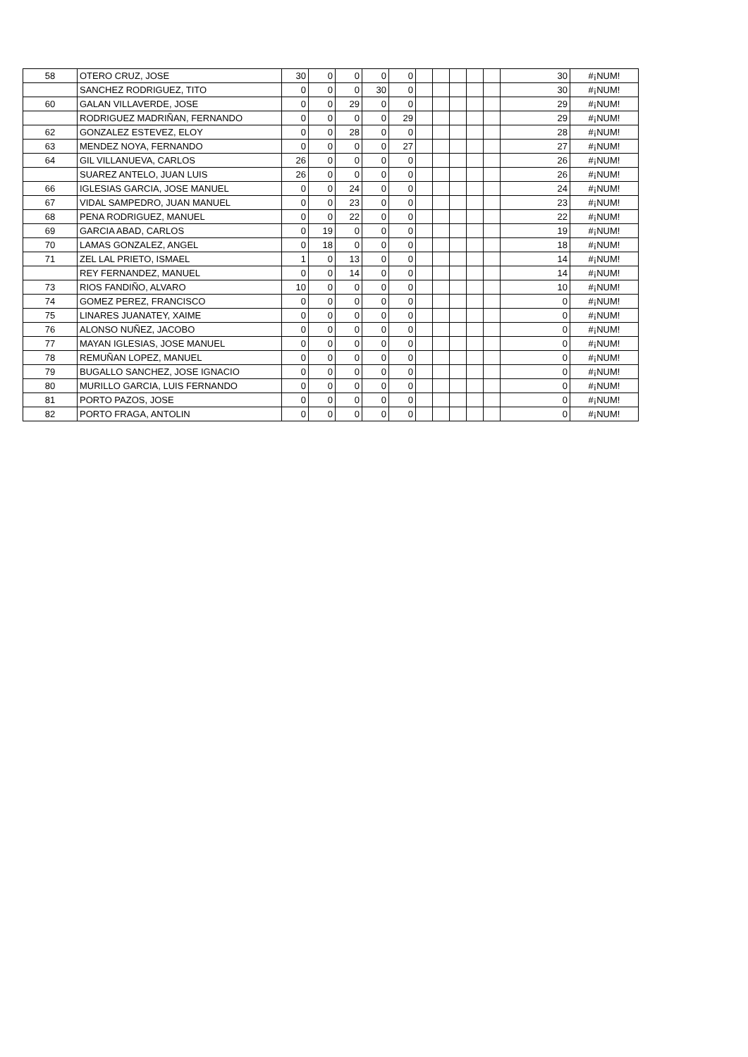| 58 | OTERO CRUZ, JOSE | 30 | 0 | 0 | 0 | 0 | | | | | | 30 | #¡NUM! |
| | SANCHEZ RODRIGUEZ, TITO | 0 | 0 | 0 | 30 | 0 | | | | | | 30 | #¡NUM! |
| 60 | GALAN VILLAVERDE, JOSE | 0 | 0 | 29 | 0 | 0 | | | | | | 29 | #¡NUM! |
| | RODRIGUEZ MADRIÑAN, FERNANDO | 0 | 0 | 0 | 0 | 29 | | | | | | 29 | #¡NUM! |
| 62 | GONZALEZ ESTEVEZ, ELOY | 0 | 0 | 28 | 0 | 0 | | | | | | 28 | #¡NUM! |
| 63 | MENDEZ NOYA, FERNANDO | 0 | 0 | 0 | 0 | 27 | | | | | | 27 | #¡NUM! |
| 64 | GIL VILLANUEVA, CARLOS | 26 | 0 | 0 | 0 | 0 | | | | | | 26 | #¡NUM! |
| | SUAREZ ANTELO, JUAN LUIS | 26 | 0 | 0 | 0 | 0 | | | | | | 26 | #¡NUM! |
| 66 | IGLESIAS GARCIA, JOSE MANUEL | 0 | 0 | 24 | 0 | 0 | | | | | | 24 | #¡NUM! |
| 67 | VIDAL SAMPEDRO, JUAN MANUEL | 0 | 0 | 23 | 0 | 0 | | | | | | 23 | #¡NUM! |
| 68 | PENA RODRIGUEZ, MANUEL | 0 | 0 | 22 | 0 | 0 | | | | | | 22 | #¡NUM! |
| 69 | GARCIA ABAD, CARLOS | 0 | 19 | 0 | 0 | 0 | | | | | | 19 | #¡NUM! |
| 70 | LAMAS GONZALEZ, ANGEL | 0 | 18 | 0 | 0 | 0 | | | | | | 18 | #¡NUM! |
| 71 | ZEL LAL PRIETO, ISMAEL | 1 | 0 | 13 | 0 | 0 | | | | | | 14 | #¡NUM! |
| | REY FERNANDEZ, MANUEL | 0 | 0 | 14 | 0 | 0 | | | | | | 14 | #¡NUM! |
| 73 | RIOS FANDIÑO, ALVARO | 10 | 0 | 0 | 0 | 0 | | | | | | 10 | #¡NUM! |
| 74 | GOMEZ PEREZ, FRANCISCO | 0 | 0 | 0 | 0 | 0 | | | | | | 0 | #¡NUM! |
| 75 | LINARES JUANATEY, XAIME | 0 | 0 | 0 | 0 | 0 | | | | | | 0 | #¡NUM! |
| 76 | ALONSO NUÑEZ, JACOBO | 0 | 0 | 0 | 0 | 0 | | | | | | 0 | #¡NUM! |
| 77 | MAYAN IGLESIAS, JOSE MANUEL | 0 | 0 | 0 | 0 | 0 | | | | | | 0 | #¡NUM! |
| 78 | REMUÑAN LOPEZ, MANUEL | 0 | 0 | 0 | 0 | 0 | | | | | | 0 | #¡NUM! |
| 79 | BUGALLO SANCHEZ, JOSE IGNACIO | 0 | 0 | 0 | 0 | 0 | | | | | | 0 | #¡NUM! |
| 80 | MURILLO GARCIA, LUIS FERNANDO | 0 | 0 | 0 | 0 | 0 | | | | | | 0 | #¡NUM! |
| 81 | PORTO PAZOS, JOSE | 0 | 0 | 0 | 0 | 0 | | | | | | 0 | #¡NUM! |
| 82 | PORTO FRAGA, ANTOLIN | 0 | 0 | 0 | 0 | 0 | | | | | | 0 | #¡NUM! |